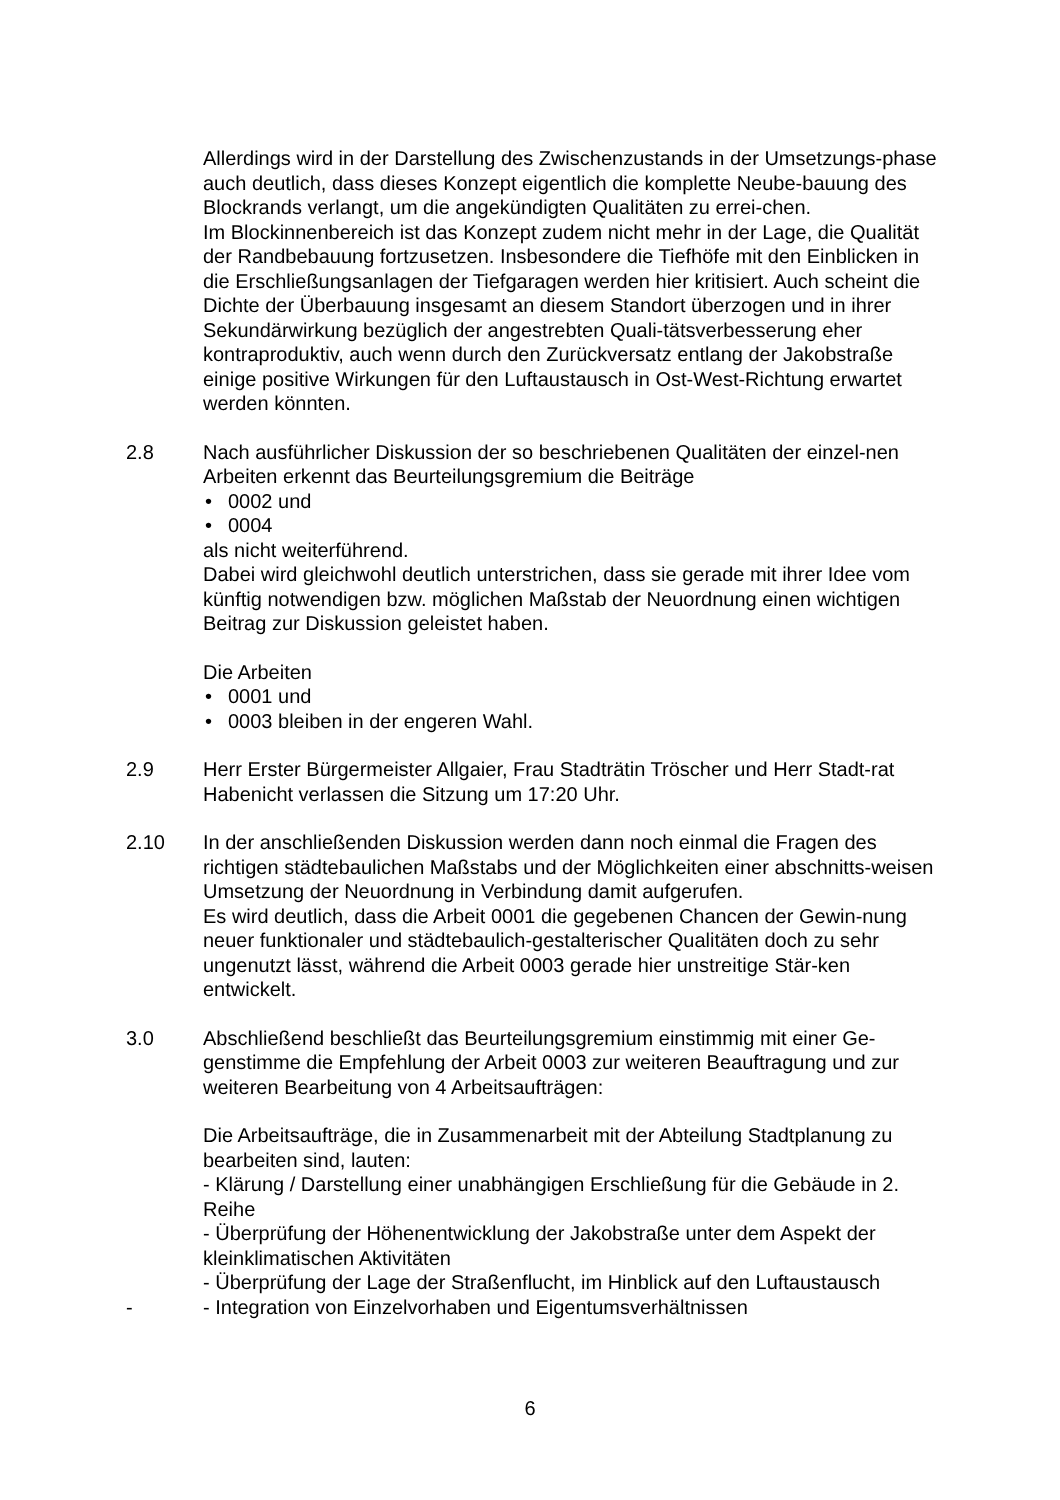Allerdings wird in der Darstellung des Zwischenzustands in der Umsetzungs-phase auch deutlich, dass dieses Konzept eigentlich die komplette Neube-bauung des Blockrands verlangt, um die angekündigten Qualitäten zu errei-chen.
Im Blockinnenbereich ist das Konzept zudem nicht mehr in der Lage, die Qualität der Randbebauung fortzusetzen. Insbesondere die Tiefhöfe mit den Einblicken in die Erschließungsanlagen der Tiefgaragen werden hier kritisiert. Auch scheint die Dichte der Überbauung insgesamt an diesem Standort überzogen und in ihrer Sekundärwirkung bezüglich der angestrebten Quali-tätsverbesserung eher kontraproduktiv, auch wenn durch den Zurückversatz entlang der Jakobstraße einige positive Wirkungen für den Luftaustausch in Ost-West-Richtung erwartet werden könnten.
2.8 Nach ausführlicher Diskussion der so beschriebenen Qualitäten der einzel-nen Arbeiten erkennt das Beurteilungsgremium die Beiträge
• 0002 und
• 0004
als nicht weiterführend.
Dabei wird gleichwohl deutlich unterstrichen, dass sie gerade mit ihrer Idee vom künftig notwendigen bzw. möglichen Maßstab der Neuordnung einen wichtigen Beitrag zur Diskussion geleistet haben.
Die Arbeiten
• 0001 und
• 0003 bleiben in der engeren Wahl.
2.9 Herr Erster Bürgermeister Allgaier, Frau Stadträtin Tröscher und Herr Stadt-rat Habenicht verlassen die Sitzung um 17:20 Uhr.
2.10 In der anschließenden Diskussion werden dann noch einmal die Fragen des richtigen städtebaulichen Maßstabs und der Möglichkeiten einer abschnitts-weisen Umsetzung der Neuordnung in Verbindung damit aufgerufen.
Es wird deutlich, dass die Arbeit 0001 die gegebenen Chancen der Gewin-nung neuer funktionaler und städtebaulich-gestalterischer Qualitäten doch zu sehr ungenutzt lässt, während die Arbeit 0003 gerade hier unstreitige Stär-ken entwickelt.
3.0 Abschließend beschließt das Beurteilungsgremium einstimmig mit einer Ge-genstimme die Empfehlung der Arbeit 0003 zur weiteren Beauftragung und zur weiteren Bearbeitung von 4 Arbeitsaufträgen:
Die Arbeitsaufträge, die in Zusammenarbeit mit der Abteilung Stadtplanung zu bearbeiten sind, lauten:
- Klärung / Darstellung einer unabhängigen Erschließung für die Gebäude in 2. Reihe
- Überprüfung der Höhenentwicklung der Jakobstraße unter dem Aspekt der kleinklimatischen Aktivitäten
- Überprüfung der Lage der Straßenflucht, im Hinblick auf den Luftaustausch
- - Integration von Einzelvorhaben und Eigentumsverhältnissen
6